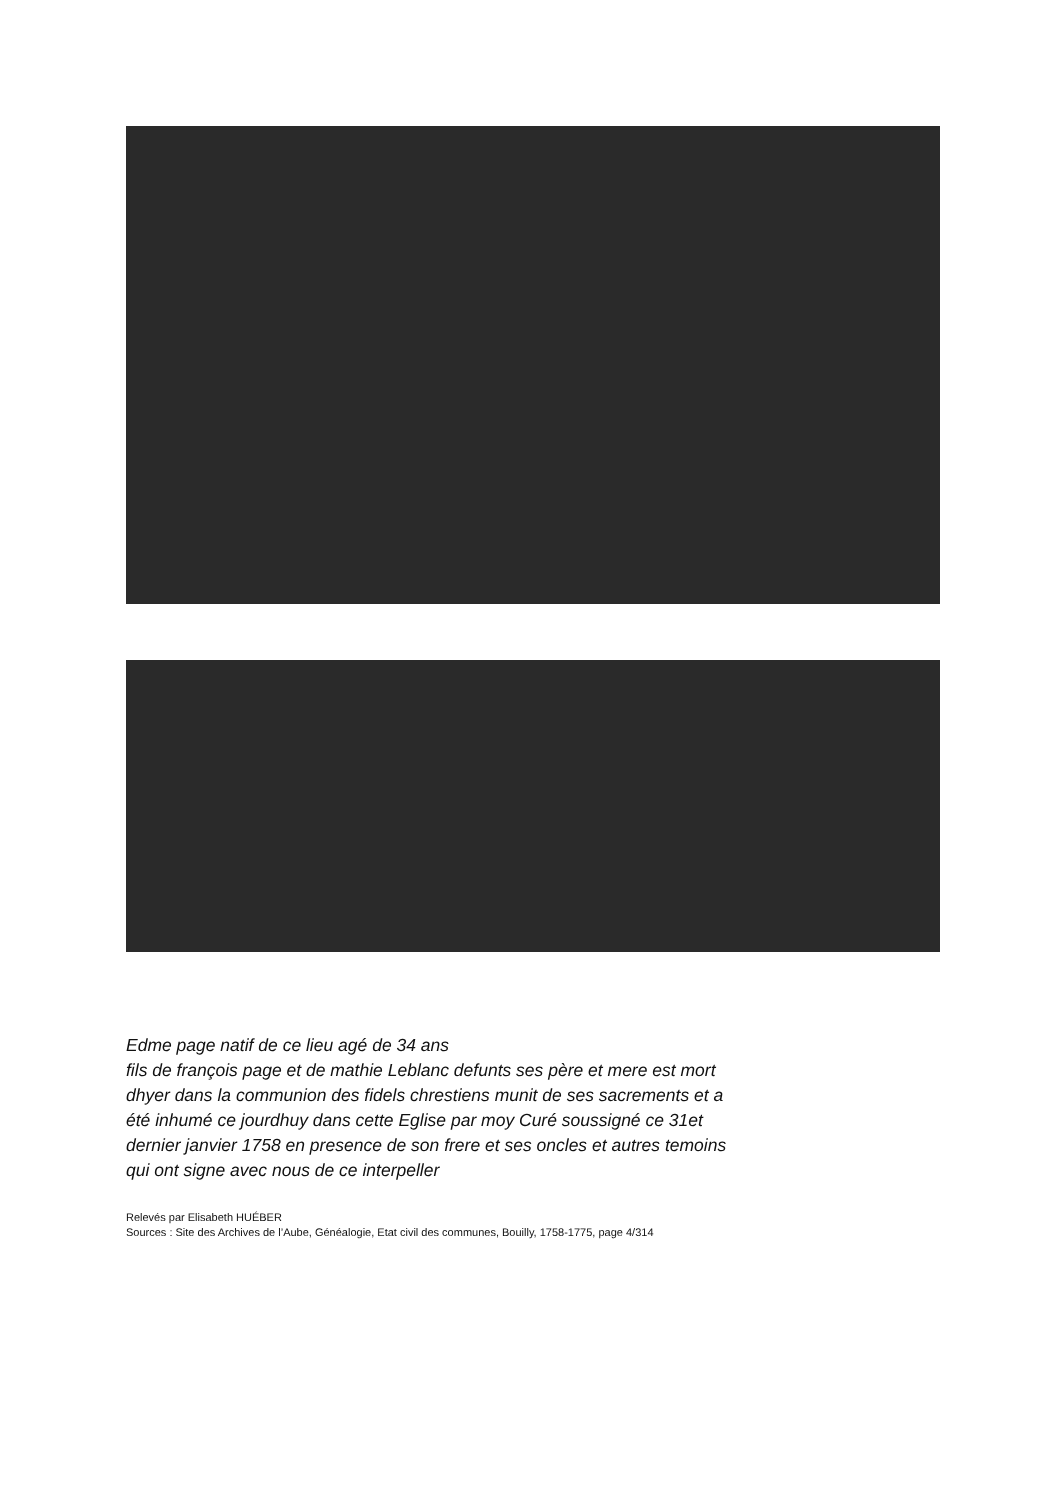Edme page natif de ce lieu agé de 34 ans
fils de françois page et de mathie Leblanc defunts ses père et mere est mort
dhyer dans la communion des fidels chrestiens munit de ses sacrements et a
été inhumé ce jourdhuy dans cette Eglise par moy Curé soussigné ce 31et
dernier janvier 1758 en presence de son frere et ses oncles et autres temoins
qui ont signe avec nous de ce interpeller
Relevés par Elisabeth HUÉBER
Sources : Site des Archives de l’Aube, Généalogie, Etat civil des communes, Bouilly, 1758-1775, page 4/314